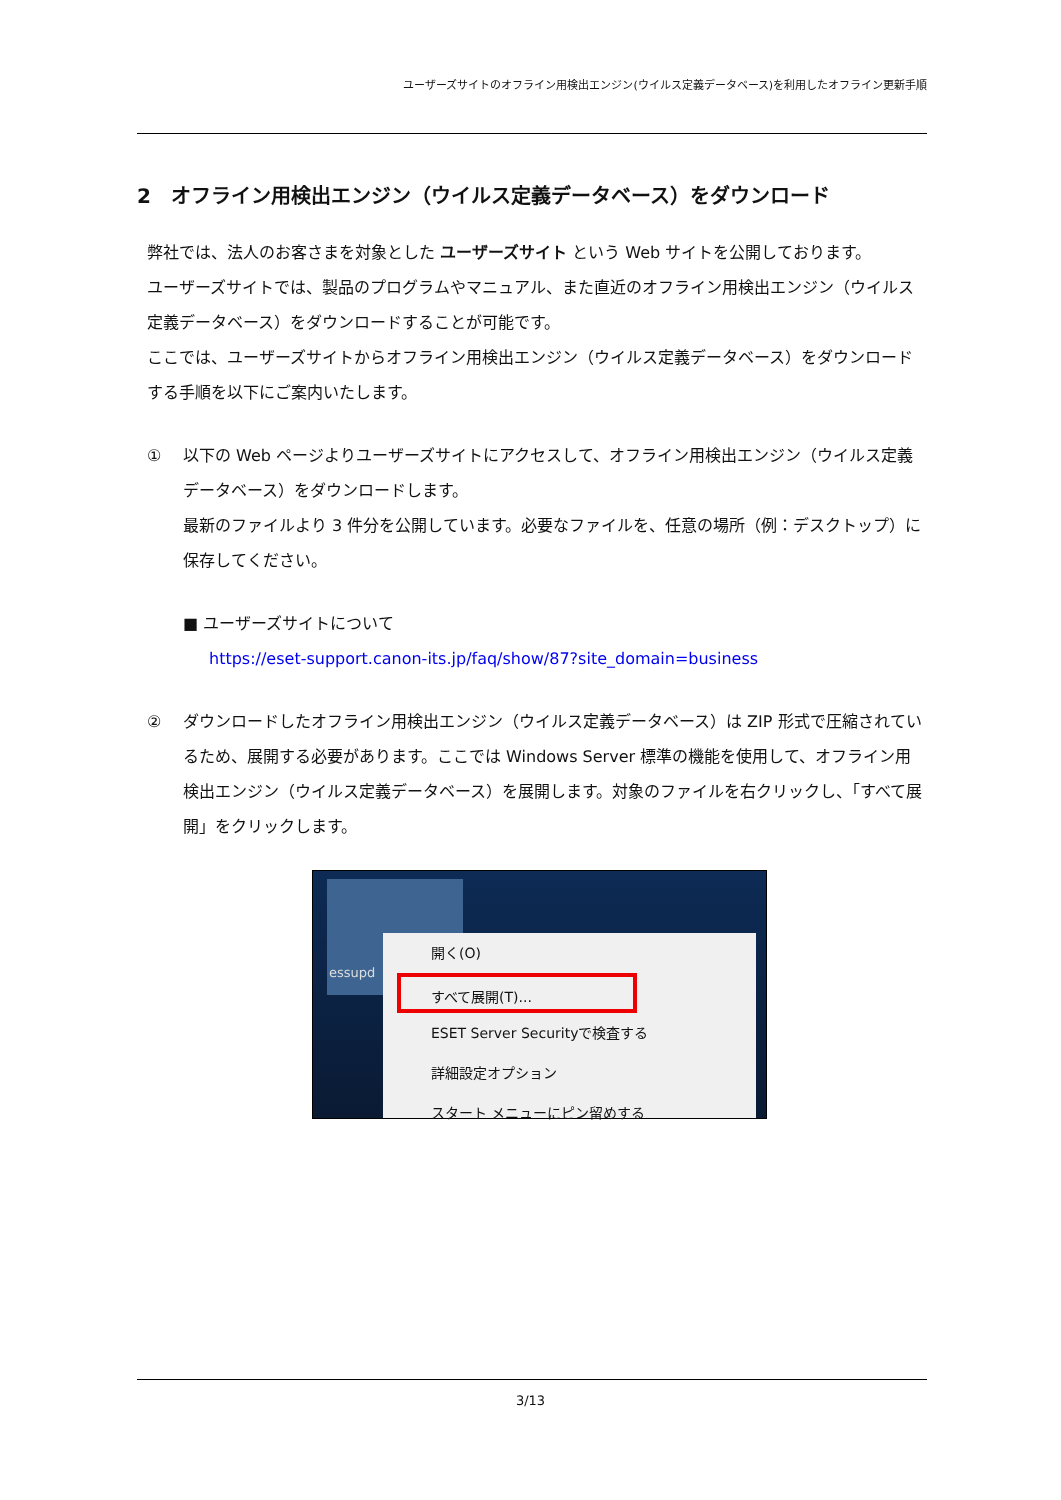ユーザーズサイトのオフライン用検出エンジン(ウイルス定義データベース)を利用したオフライン更新手順
2　オフライン用検出エンジン（ウイルス定義データベース）をダウンロード
弊社では、法人のお客さまを対象とした ユーザーズサイト という Web サイトを公開しております。
ユーザーズサイトでは、製品のプログラムやマニュアル、また直近のオフライン用検出エンジン（ウイルス定義データベース）をダウンロードすることが可能です。
ここでは、ユーザーズサイトからオフライン用検出エンジン（ウイルス定義データベース）をダウンロードする手順を以下にご案内いたします。
① 以下の Web ページよりユーザーズサイトにアクセスして、オフライン用検出エンジン（ウイルス定義データベース）をダウンロードします。
最新のファイルより 3 件分を公開しています。必要なファイルを、任意の場所（例：デスクトップ）に保存してください。
■ ユーザーズサイトについて
https://eset-support.canon-its.jp/faq/show/87?site_domain=business
② ダウンロードしたオフライン用検出エンジン（ウイルス定義データベース）は ZIP 形式で圧縮されているため、展開する必要があります。ここでは Windows Server 標準の機能を使用して、オフライン用検出エンジン（ウイルス定義データベース）を展開します。対象のファイルを右クリックし、「すべて展開」をクリックします。
essupd
開く(O)
すべて展開(T)...
ESET Server Securityで検査する
詳細設定オプション
スタート メニューにピン留めする
3/13